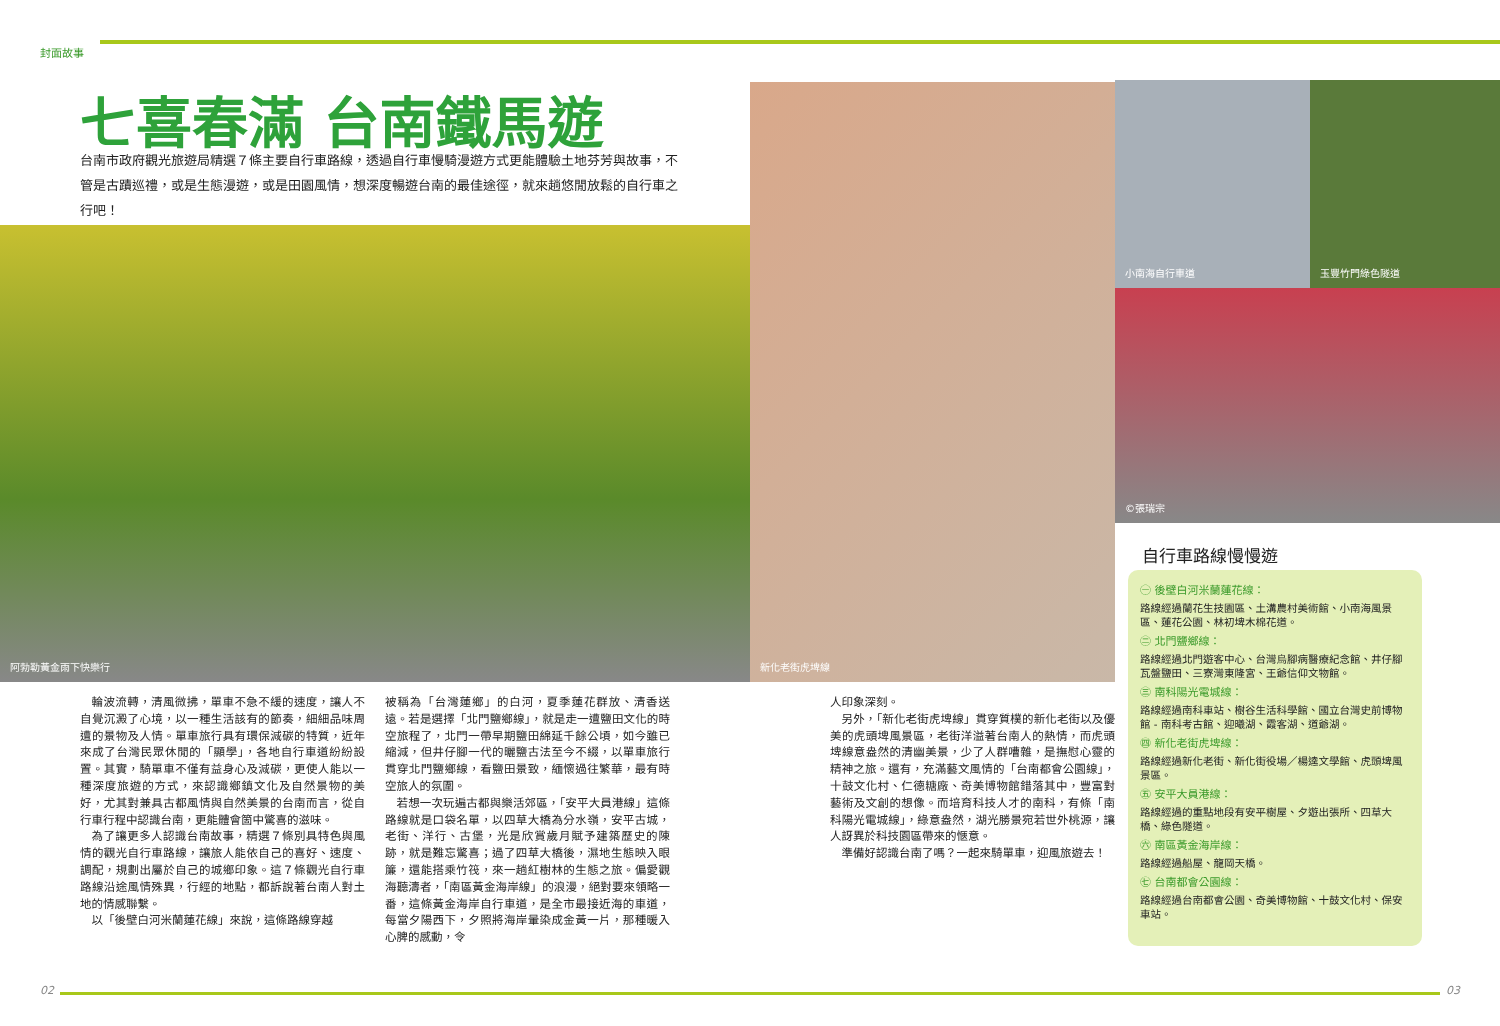封面故事
七喜春滿 台南鐵馬遊
台南市政府觀光旅遊局精選７條主要自行車路線，透過自行車慢騎漫遊方式更能體驗土地芬芳與故事，不管是古蹟巡禮，或是生態漫遊，或是田園風情，想深度暢遊台南的最佳途徑，就來趟悠閒放鬆的自行車之行吧！
阿勃勒黃金雨下快樂行
新化老街虎埤線 小南海自行車道 玉豐竹門綠色隧道
©張瑞宗
輪波流轉，清風微拂，單車不急不緩的速度，讓人不自覺沉澱了心境，以一種生活該有的節奏，細細品味周遭的景物及人情。單車旅行具有環保減碳的特質，近年來成了台灣民眾休閒的「顯學」，各地自行車道紛紛設置。其實，騎單車不僅有益身心及減碳，更使人能以一種深度旅遊的方式，來認識鄉鎮文化及自然景物的美好，尤其對兼具古都風情與自然美景的台南而言，從自行車行程中認識台南，更能體會箇中驚喜的滋味。
為了讓更多人認識台南故事，精選７條別具特色與風情的觀光自行車路線，讓旅人能依自己的喜好、速度、調配，規劃出屬於自己的城鄉印象。這７條觀光自行車路線沿途風情殊異，行經的地點，都訴說著台南人對土地的情感聯繫。
以「後壁白河米蘭蓮花線」來說，這條路線穿越
被稱為「台灣蓮鄉」的白河，夏季蓮花群放、清香送遠。若是選擇「北門鹽鄉線」，就是走一遭鹽田文化的時空旅程了，北門一帶早期鹽田綿延千餘公頃，如今雖已縮減，但井仔腳一代的曬鹽古法至今不綴，以單車旅行貫穿北門鹽鄉線，看鹽田景致，緬懷過往繁華，最有時空旅人的氛圍。
若想一次玩遍古都與樂活郊區，「安平大員港線」這條路線就是口袋名單，以四草大橋為分水嶺，安平古城，老街、洋行、古堡，光是欣賞歲月賦予建築歷史的陳跡，就是難忘驚喜；過了四草大橋後，濕地生態映入眼簾，還能搭乘竹筏，來一趟紅樹林的生態之旅。偏愛觀海聽濤者，「南區黃金海岸線」的浪漫，絕對要來領略一番，這條黃金海岸自行車道，是全市最接近海的車道，每當夕陽西下，夕照將海岸暈染成金黃一片，那種暖入心脾的感動，令
人印象深刻。
另外，「新化老街虎埤線」貫穿質樸的新化老街以及優美的虎頭埤風景區，老街洋溢著台南人的熱情，而虎頭埤線意盎然的清幽美景，少了人群嘈雜，是撫慰心靈的精神之旅。還有，充滿藝文風情的「台南都會公園線」，十鼓文化村、仁德糖廠、奇美博物館錯落其中，豐富對藝術及文創的想像。而培育科技人才的南科，有條「南科陽光電城線」，綠意盎然，湖光勝景宛若世外桃源，讓人訝異於科技園區帶來的愜意。
準備好認識台南了嗎？一起來騎單車，迎風旅遊去！
自行車路線慢慢遊
㊀ 後壁白河米蘭蓮花線：
路線經過蘭花生技園區、土溝農村美術館、小南海風景區、蓮花公園、林初埤木棉花道。
㊁ 北門鹽鄉線：
路線經過北門遊客中心、台灣烏腳病醫療紀念館、井仔腳瓦盤鹽田、三寮灣東隆宮、王爺信仰文物館。
㊂ 南科陽光電城線：
路線經過南科車站、樹谷生活科學館、國立台灣史前博物館 - 南科考古館、迎曦湖、霞客湖、道爺湖。
㊃ 新化老街虎埤線：
路線經過新化老街、新化街役場／楊逵文學館、虎頭埤風景區。
㊄ 安平大員港線：
路線經過的重點地段有安平樹屋、夕遊出張所、四草大橋、綠色隧道。
㊅ 南區黃金海岸線：
路線經過船屋、龍岡天橋。
㊆ 台南都會公園線：
路線經過台南都會公園、奇美博物館、十鼓文化村、保安車站。
02 03